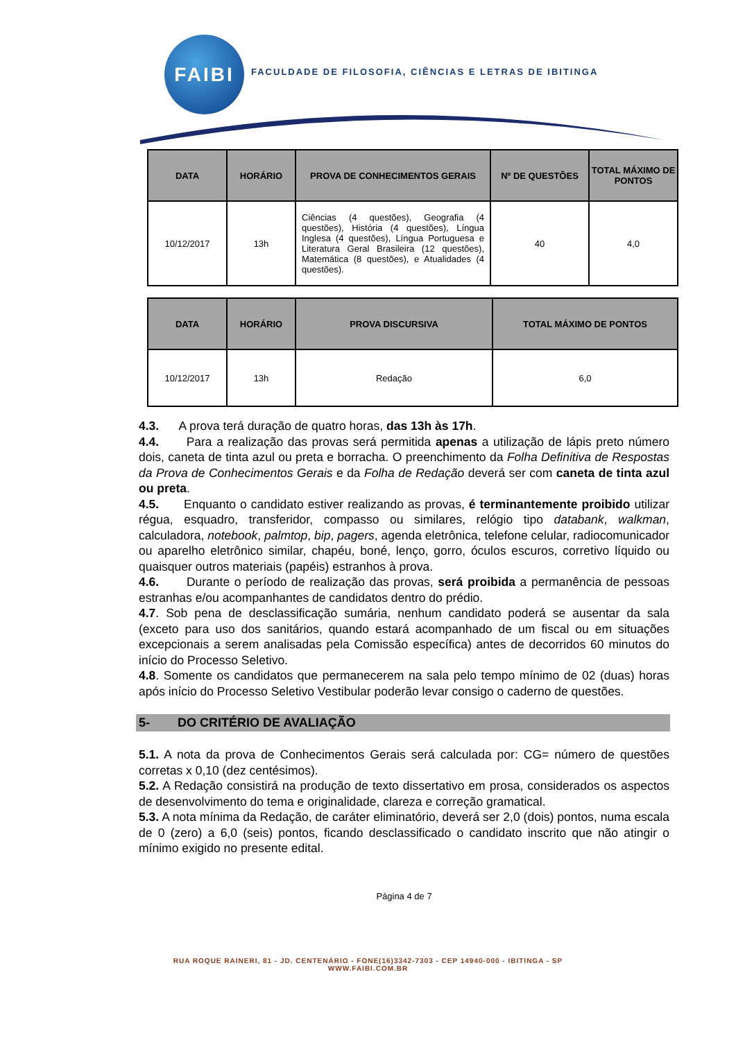FAIBI
FACULDADE DE FILOSOFIA, CIÊNCIAS E LETRAS DE IBITINGA
| DATA | HORÁRIO | PROVA DE CONHECIMENTOS GERAIS | Nº DE QUESTÕES | TOTAL MÁXIMO DE PONTOS |
| --- | --- | --- | --- | --- |
| 10/12/2017 | 13h | Ciências (4 questões), Geografia (4 questões), História (4 questões), Língua Inglesa (4 questões), Língua Portuguesa e Literatura Geral Brasileira (12 questões), Matemática (8 questões), e Atualidades (4 questões). | 40 | 4,0 |
| DATA | HORÁRIO | PROVA DISCURSIVA | TOTAL MÁXIMO DE PONTOS |
| --- | --- | --- | --- |
| 10/12/2017 | 13h | Redação | 6,0 |
4.3. A prova terá duração de quatro horas, das 13h às 17h.
4.4. Para a realização das provas será permitida apenas a utilização de lápis preto número dois, caneta de tinta azul ou preta e borracha. O preenchimento da Folha Definitiva de Respostas da Prova de Conhecimentos Gerais e da Folha de Redação deverá ser com caneta de tinta azul ou preta.
4.5. Enquanto o candidato estiver realizando as provas, é terminantemente proibido utilizar régua, esquadro, transferidor, compasso ou similares, relógio tipo databank, walkman, calculadora, notebook, palmtop, bip, pagers, agenda eletrônica, telefone celular, radiocomunicador ou aparelho eletrônico similar, chapéu, boné, lenço, gorro, óculos escuros, corretivo líquido ou quaisquer outros materiais (papéis) estranhos à prova.
4.6. Durante o período de realização das provas, será proibida a permanência de pessoas estranhas e/ou acompanhantes de candidatos dentro do prédio.
4.7. Sob pena de desclassificação sumária, nenhum candidato poderá se ausentar da sala (exceto para uso dos sanitários, quando estará acompanhado de um fiscal ou em situações excepcionais a serem analisadas pela Comissão específica) antes de decorridos 60 minutos do início do Processo Seletivo.
4.8. Somente os candidatos que permanecerem na sala pelo tempo mínimo de 02 (duas) horas após início do Processo Seletivo Vestibular poderão levar consigo o caderno de questões.
5- DO CRITÉRIO DE AVALIAÇÃO
5.1. A nota da prova de Conhecimentos Gerais será calculada por: CG= número de questões corretas x 0,10 (dez centésimos).
5.2. A Redação consistirá na produção de texto dissertativo em prosa, considerados os aspectos de desenvolvimento do tema e originalidade, clareza e correção gramatical.
5.3. A nota mínima da Redação, de caráter eliminatório, deverá ser 2,0 (dois) pontos, numa escala de 0 (zero) a 6,0 (seis) pontos, ficando desclassificado o candidato inscrito que não atingir o mínimo exigido no presente edital.
Página 4 de 7
RUA ROQUE RAINERI, 81 - JD. CENTENÁRIO - FONE(16)3342-7303 - CEP 14940-000 - IBITINGA - SP
WWW.FAIBI.COM.BR